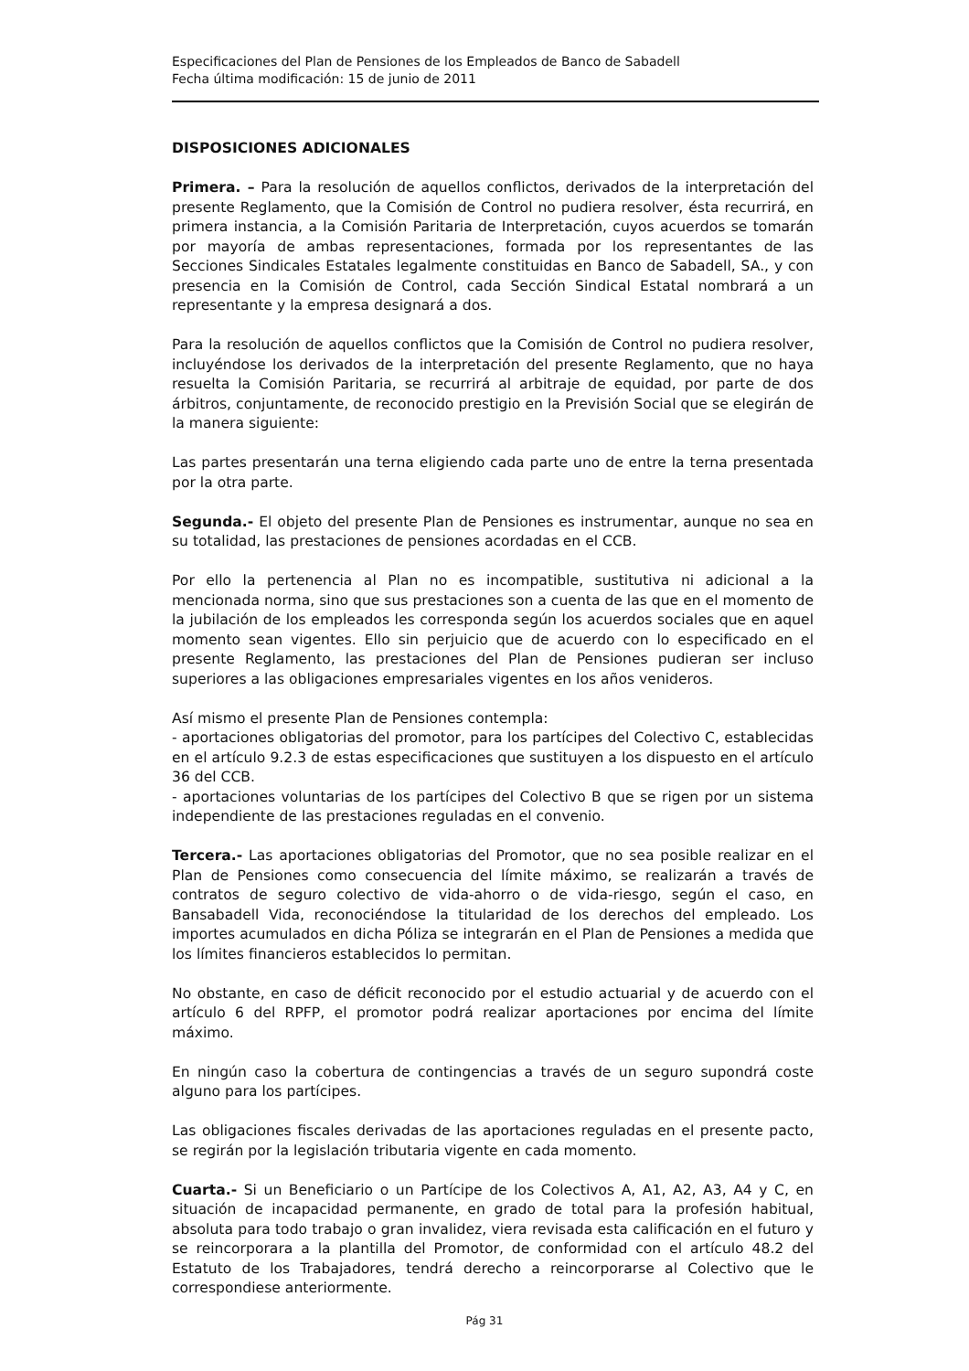Especificaciones del Plan de Pensiones de los Empleados de Banco de Sabadell
Fecha última modificación: 15 de junio de 2011
DISPOSICIONES ADICIONALES
Primera. – Para la resolución de aquellos conflictos, derivados de la interpretación del presente Reglamento, que la Comisión de Control no pudiera resolver, ésta recurrirá, en primera instancia, a la Comisión Paritaria de Interpretación, cuyos acuerdos se tomarán por mayoría de ambas representaciones, formada por los representantes de las Secciones Sindicales Estatales legalmente constituidas en Banco de Sabadell, SA., y con presencia en la Comisión de Control, cada Sección Sindical Estatal nombrará a un representante y la empresa designará a dos.
Para la resolución de aquellos conflictos que la Comisión de Control no pudiera resolver, incluyéndose los derivados de la interpretación del presente Reglamento, que no haya resuelta la Comisión Paritaria, se recurrirá al arbitraje de equidad, por parte de dos árbitros, conjuntamente, de reconocido prestigio en la Previsión Social que se elegirán de la manera siguiente:
Las partes presentarán una terna eligiendo cada parte uno de entre la terna presentada por la otra parte.
Segunda.- El objeto del presente Plan de Pensiones es instrumentar, aunque no sea en su totalidad, las prestaciones de pensiones acordadas en el CCB.
Por ello la pertenencia al Plan no es incompatible, sustitutiva ni adicional a la mencionada norma, sino que sus prestaciones son a cuenta de las que en el momento de la jubilación de los empleados les corresponda según los acuerdos sociales que en aquel momento sean vigentes. Ello sin perjuicio que de acuerdo con lo especificado en el presente Reglamento, las prestaciones del Plan de Pensiones pudieran ser incluso superiores a las obligaciones empresariales vigentes en los años venideros.
Así mismo el presente Plan de Pensiones contempla:
- aportaciones obligatorias del promotor, para los partícipes del Colectivo C, establecidas en el artículo 9.2.3 de estas especificaciones que sustituyen a los dispuesto en el artículo 36 del CCB.
- aportaciones voluntarias de los partícipes del Colectivo B que se rigen por un sistema independiente de las prestaciones reguladas en el convenio.
Tercera.- Las aportaciones obligatorias del Promotor, que no sea posible realizar en el Plan de Pensiones como consecuencia del límite máximo, se realizarán a través de contratos de seguro colectivo de vida-ahorro o de vida-riesgo, según el caso, en Bansabadell Vida, reconociéndose la titularidad de los derechos del empleado. Los importes acumulados en dicha Póliza se integrarán en el Plan de Pensiones a medida que los límites financieros establecidos lo permitan.
No obstante, en caso de déficit reconocido por el estudio actuarial y de acuerdo con el artículo 6 del RPFP, el promotor podrá realizar aportaciones por encima del límite máximo.
En ningún caso la cobertura de contingencias a través de un seguro supondrá coste alguno para los partícipes.
Las obligaciones fiscales derivadas de las aportaciones reguladas en el presente pacto, se regirán por la legislación tributaria vigente en cada momento.
Cuarta.- Si un Beneficiario o un Partícipe de los Colectivos A, A1, A2, A3, A4 y C, en situación de incapacidad permanente, en grado de total para la profesión habitual, absoluta para todo trabajo o gran invalidez, viera revisada esta calificación en el futuro y se reincorporara a la plantilla del Promotor, de conformidad con el artículo 48.2 del Estatuto de los Trabajadores, tendrá derecho a reincorporarse al Colectivo que le correspondiese anteriormente.
Pág 31